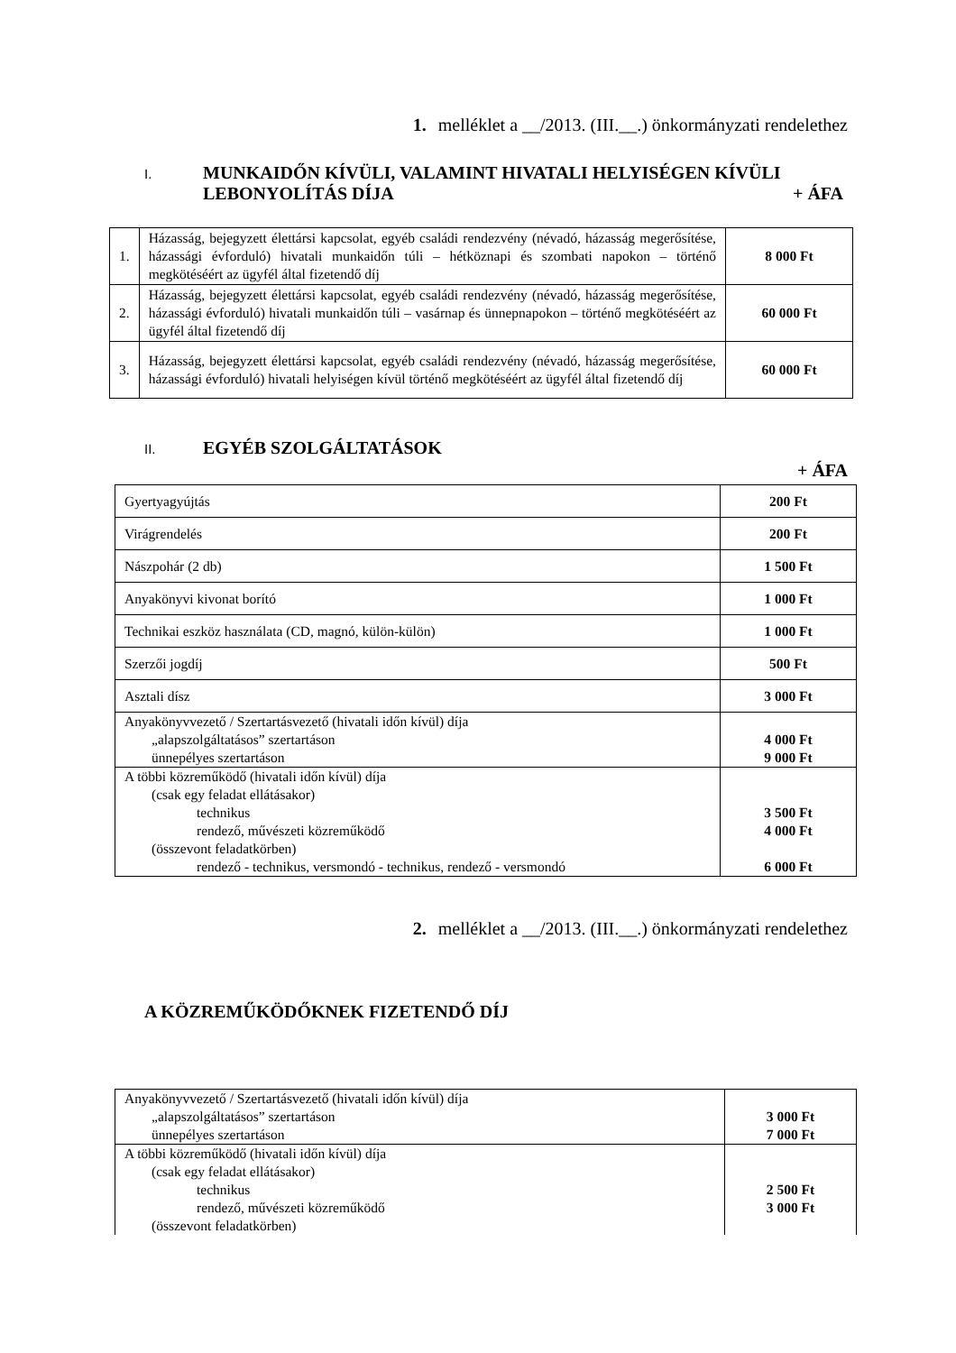1. melléklet a __/2013. (III.__.) önkormányzati rendelethez
I. MUNKAIDŐN KÍVÜLI, VALAMINT HIVATALI HELYISÉGEN KÍVÜLI
LEBONYOLÍTÁS DÍJA + ÁFA
| 1. | Házasság, bejegyzett élettársi kapcsolat, egyéb családi rendezvény (névadó, házasság megerősítése, házassági évforduló) hivatali munkaidőn túli – hétköznapi és szombati napokon – történő megkötéséért az ügyfél által fizetendő díj | 8 000 Ft |
| 2. | Házasság, bejegyzett élettársi kapcsolat, egyéb családi rendezvény (névadó, házasság megerősítése, házassági évforduló) hivatali munkaidőn túli – vasárnap és ünnepnapokon – történő megkötéséért az ügyfél által fizetendő díj | 60 000 Ft |
| 3. | Házasság, bejegyzett élettársi kapcsolat, egyéb családi rendezvény (névadó, házasság megerősítése, házassági évforduló) hivatali helyiségen kívül történő megkötéséért az ügyfél által fizetendő díj | 60 000 Ft |
II. EGYÉB SZOLGÁLTATÁSOK
+ ÁFA
| Gyertyagyújtás | 200 Ft |
| Virágrendelés | 200 Ft |
| Nászpohár (2 db) | 1 500 Ft |
| Anyakönyvi kivonat borító | 1 000 Ft |
| Technikai eszköz használata (CD, magnó, külön-külön) | 1 000 Ft |
| Szerzői jogdíj | 500 Ft |
| Asztali dísz | 3 000 Ft |
| Anyakönyvvezető / Szertartásvezető (hivatali időn kívül) díja „alapszolgáltatásos” szertartáson ünnepélyes szertartáson | 4 000 Ft 9 000 Ft |
| A többi közreműködő (hivatali időn kívül) díja (csak egy feladat ellátásakor) technikus rendező, művészeti közreműködő (összevont feladatkörben) rendező - technikus, versmondó - technikus, rendező - versmondó | 3 500 Ft 4 000 Ft 6 000 Ft |
2. melléklet a __/2013. (III.__.) önkormányzati rendelethez
A KÖZREMŰKÖDŐKNEK FIZETENDŐ DÍJ
| Anyakönyvvezető / Szertartásvezető (hivatali időn kívül) díja „alapszolgáltatásos” szertartáson ünnepélyes szertartáson | 3 000 Ft 7 000 Ft |
| A többi közreműködő (hivatali időn kívül) díja (csak egy feladat ellátásakor) technikus rendező, művészeti közreműködő (összevont feladatkörben) | 2 500 Ft 3 000 Ft |